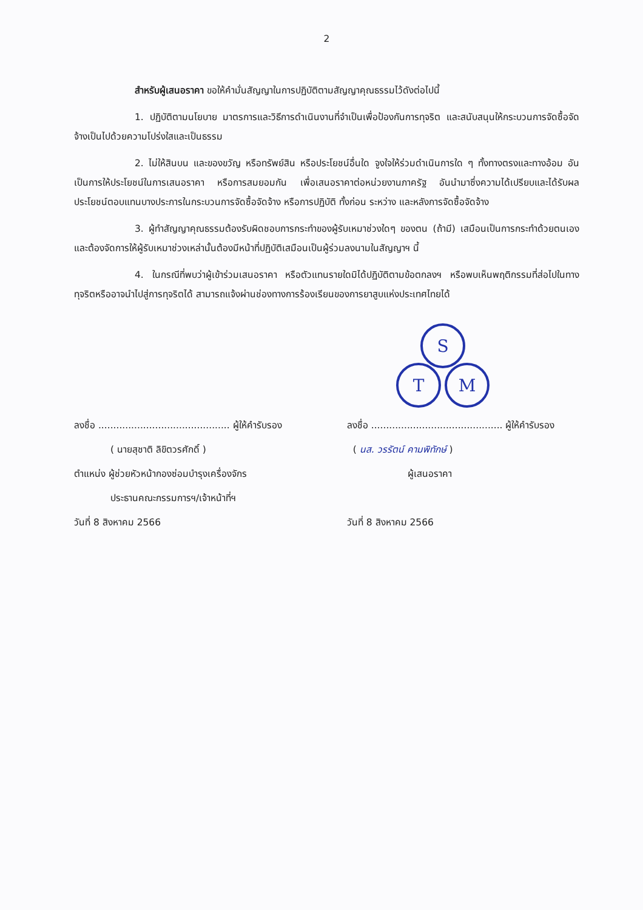2
สำหรับผู้เสนอราคา ขอให้คำมั่นสัญญาในการปฏิบัติตามสัญญาคุณธรรมไว้ดังต่อไปนี้
1. ปฏิบัติตามนโยบาย มาตรการและวิธีการดำเนินงานที่จำเป็นเพื่อป้องกันการทุจริต และสนับสนุนให้กระบวนการจัดซื้อจัดจ้างเป็นไปด้วยความโปร่งใสและเป็นธรรม
2. ไม่ให้สินบน และของขวัญ หรือทรัพย์สิน หรือประโยชน์อื่นใด จูงใจให้ร่วมดำเนินการใด ๆ ทั้งทางตรงและทางอ้อม อันเป็นการให้ประโยชน์ในการเสนอราคา หรือการสมยอมกัน เพื่อเสนอราคาต่อหน่วยงานภาครัฐ อันนำมาซึ่งความได้เปรียบและได้รับผลประโยชน์ตอบแทนบางประการในกระบวนการจัดซื้อจัดจ้าง หรือการปฏิบัติ ทั้งก่อน ระหว่าง และหลังการจัดซื้อจัดจ้าง
3. ผู้ทำสัญญาคุณธรรมต้องรับผิดชอบการกระทำของผู้รับเหมาช่วงใดๆ ของตน (ถ้ามี) เสมือนเป็นการกระทำด้วยตนเองและต้องจัดการให้ผู้รับเหมาช่วงเหล่านั้นต้องมีหน้าที่ปฏิบัติเสมือนเป็นผู้ร่วมลงนามในสัญญาฯ นี้
4. ในกรณีที่พบว่าผู้เข้าร่วมเสนอราคา หรือตัวแทนรายใดมิได้ปฏิบัติตามข้อตกลงฯ หรือพบเห็นพฤติกรรมที่ส่อไปในทางทุจริตหรืออาจนำไปสู่การทุจริตได้ สามารถแจ้งผ่านช่องทางการร้องเรียนของการยาสูบแห่งประเทศไทยได้
S
T
M
ลงชื่อ ............................................ ผู้ให้คำรับรอง
( นายสุชาติ ลิขิตวรศักดิ์ )
ตำแหน่ง ผู้ช่วยหัวหน้ากองซ่อมบำรุงเครื่องจักร
ประธานคณะกรรมการฯ/เจ้าหน้าที่ฯ
วันที่ 8 สิงหาคม 2566
ลงชื่อ ............................................ ผู้ให้คำรับรอง
( นส. วรรัตน์ คามพิทักษ์ )
ผู้เสนอราคา
วันที่ 8 สิงหาคม 2566